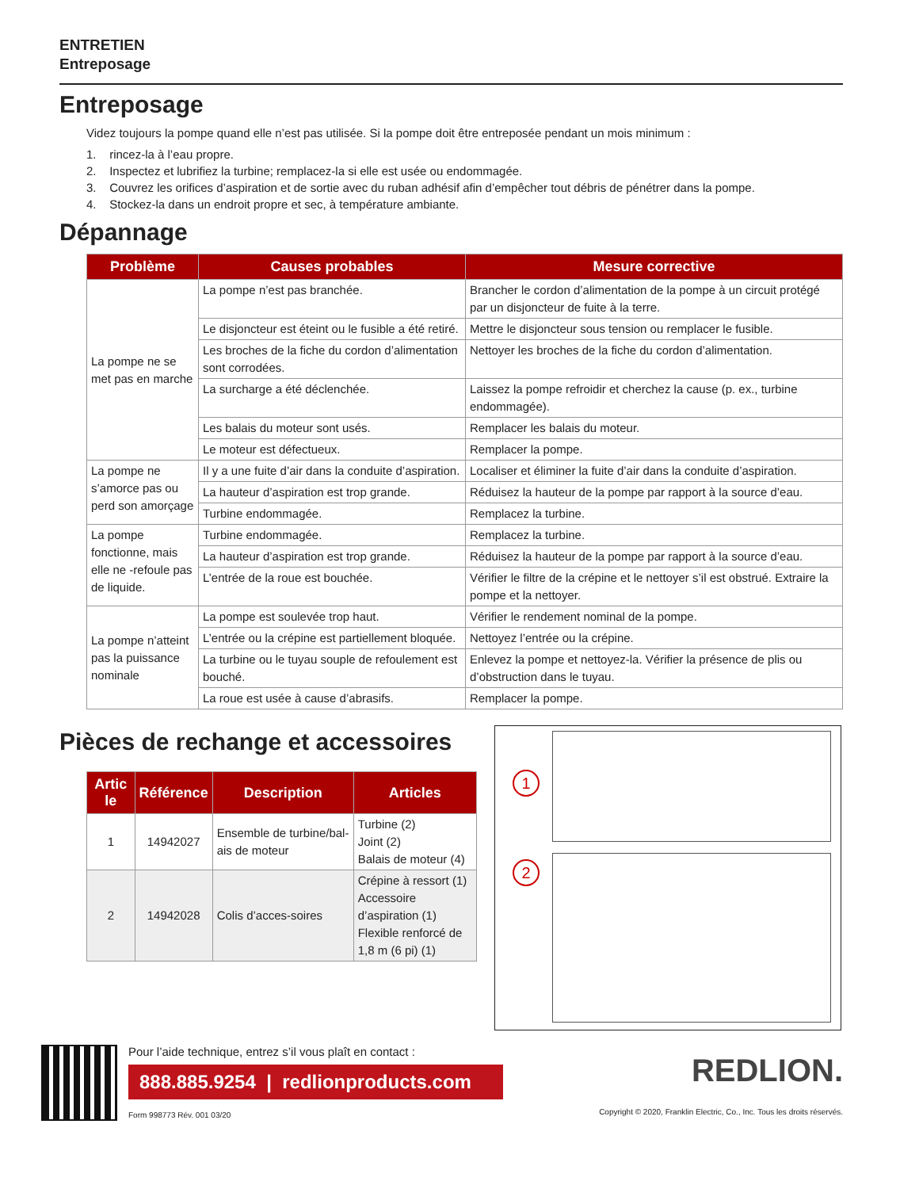ENTRETIEN
Entreposage
Entreposage
Videz toujours la pompe quand elle n’est pas utilisée. Si la pompe doit être entreposée pendant un mois minimum :
1. rincez-la à l’eau propre.
2. Inspectez et lubrifiez la turbine; remplacez-la si elle est usée ou endommagée.
3. Couvrez les orifices d’aspiration et de sortie avec du ruban adhésif afin d’empêcher tout débris de pénétrer dans la pompe.
4. Stockez-la dans un endroit propre et sec, à température ambiante.
Dépannage
| Problème | Causes probables | Mesure corrective |
| --- | --- | --- |
| La pompe ne se met pas en marche | La pompe n’est pas branchée. | Brancher le cordon d’alimentation de la pompe à un circuit protégé par un disjoncteur de fuite à la terre. |
| | Le disjoncteur est éteint ou le fusible a été retiré. | Mettre le disjoncteur sous tension ou remplacer le fusible. |
| | Les broches de la fiche du cordon d’alimentation sont corrodées. | Nettoyer les broches de la fiche du cordon d’alimentation. |
| | La surcharge a été déclenchée. | Laissez la pompe refroidir et cherchez la cause (p. ex., turbine endommagée). |
| | Les balais du moteur sont usés. | Remplacer les balais du moteur. |
| | Le moteur est défectueux. | Remplacer la pompe. |
| La pompe ne s’amorce pas ou perd son amorçage | Il y a une fuite d’air dans la conduite d’aspiration. | Localiser et éliminer la fuite d’air dans la conduite d’aspiration. |
| | La hauteur d’aspiration est trop grande. | Réduisez la hauteur de la pompe par rapport à la source d’eau. |
| | Turbine endommagée. | Remplacez la turbine. |
| La pompe fonctionne, mais elle ne -refoule pas de liquide. | Turbine endommagée. | Remplacez la turbine. |
| | La hauteur d’aspiration est trop grande. | Réduisez la hauteur de la pompe par rapport à la source d’eau. |
| | L’entrée de la roue est bouchée. | Vérifier le filtre de la crépine et le nettoyer s’il est obstrué. Extraire la pompe et la nettoyer. |
| La pompe n’atteint pas la puissance nominale | La pompe est soulevée trop haut. | Vérifier le rendement nominal de la pompe. |
| | L’entrée ou la crépine est partiellement bloquée. | Nettoyez l’entrée ou la crépine. |
| | La turbine ou le tuyau souple de refoulement est bouché. | Enlevez la pompe et nettoyez-la. Vérifier la présence de plis ou d’obstruction dans le tuyau. |
| | La roue est usée à cause d’abrasifs. | Remplacer la pompe. |
Pièces de rechange et accessoires
| Artic le | Référence | Description | Articles |
| --- | --- | --- | --- |
| 1 | 14942027 | Ensemble de turbine/bal-ais de moteur | Turbine (2) Joint (2) Balais de moteur (4) |
| 2 | 14942028 | Colis d’acces-soires | Crépine à ressort (1) Accessoire d’aspiration (1) Flexible renforcé de 1,8 m (6 pi) (1) |
1
2
Pour l’aide technique, entrez s’il vous plaît en contact :
888.885.9254 | redlionproducts.com
Form 998773 Rév. 001 03/20
REDLION.
Copyright © 2020, Franklin Electric, Co., Inc. Tous les droits réservés.